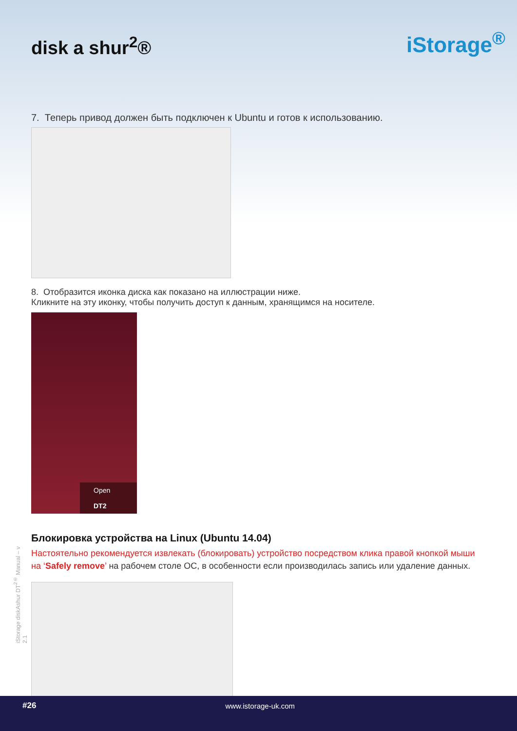disk a shur<sup>2</sup>®
iStorage<sup>®</sup>
7. Теперь привод должен быть подключен к Ubuntu и готов к использованию.
8. Отобразится иконка диска как показано на иллюстрации ниже.
Кликните на эту иконку, чтобы получить доступ к данным, хранящимся на носителе.
Open
DT2
Блокировка устройства на Linux (Ubuntu 14.04)
Настоятельно рекомендуется извлекать (блокировать) устройство посредством клика правой кнопкой мыши на ‘Safely remove’ на рабочем столе ОС, в особенности если производилась запись или удаление данных.
iStorage diskAshur DT<sup>2®</sup> Manual – v 2.1
#26 www.istorage-uk.com